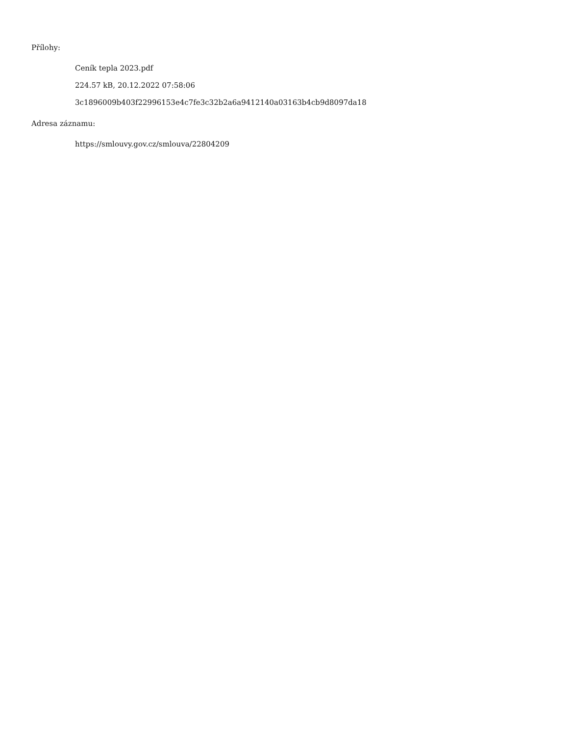Přílohy:
Ceník tepla 2023.pdf
224.57 kB, 20.12.2022 07:58:06
3c1896009b403f22996153e4c7fe3c32b2a6a9412140a03163b4cb9d8097da18
Adresa záznamu:
https://smlouvy.gov.cz/smlouva/22804209